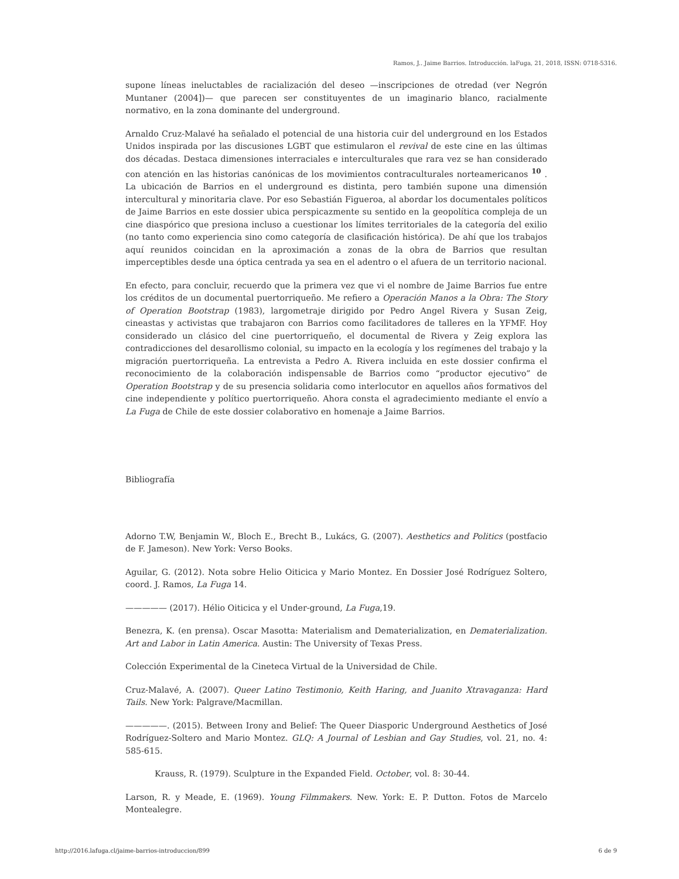Ramos, J.. Jaime Barrios. Introducción. laFuga, 21, 2018, ISSN: 0718-5316.
supone líneas ineluctables de racialización del deseo —inscripciones de otredad (ver Negrón Muntaner (2004])— que parecen ser constituyentes de un imaginario blanco, racialmente normativo, en la zona dominante del underground.
Arnaldo Cruz-Malavé ha señalado el potencial de una historia cuir del underground en los Estados Unidos inspirada por las discusiones LGBT que estimularon el revival de este cine en las últimas dos décadas. Destaca dimensiones interraciales e interculturales que rara vez se han considerado con atención en las historias canónicas de los movimientos contraculturales norteamericanos <sup>10</sup> . La ubicación de Barrios en el underground es distinta, pero también supone una dimensión intercultural y minoritaria clave. Por eso Sebastián Figueroa, al abordar los documentales políticos de Jaime Barrios en este dossier ubica perspicazmente su sentido en la geopolítica compleja de un cine diaspórico que presiona incluso a cuestionar los límites territoriales de la categoría del exilio (no tanto como experiencia sino como categoría de clasificación histórica). De ahí que los trabajos aquí reunidos coincidan en la aproximación a zonas de la obra de Barrios que resultan imperceptibles desde una óptica centrada ya sea en el adentro o el afuera de un territorio nacional.
En efecto, para concluir, recuerdo que la primera vez que vi el nombre de Jaime Barrios fue entre los créditos de un documental puertorriqueño. Me refiero a Operación Manos a la Obra: The Story of Operation Bootstrap (1983), largometraje dirigido por Pedro Angel Rivera y Susan Zeig, cineastas y activistas que trabajaron con Barrios como facilitadores de talleres en la YFMF. Hoy considerado un clásico del cine puertorriqueño, el documental de Rivera y Zeig explora las contradicciones del desarollismo colonial, su impacto en la ecología y los regímenes del trabajo y la migración puertorriqueña. La entrevista a Pedro A. Rivera incluida en este dossier confirma el reconocimiento de la colaboración indispensable de Barrios como “productor ejecutivo” de Operation Bootstrap y de su presencia solidaria como interlocutor en aquellos años formativos del cine independiente y político puertorriqueño. Ahora consta el agradecimiento mediante el envío a La Fuga de Chile de este dossier colaborativo en homenaje a Jaime Barrios.
Bibliografía
Adorno T.W, Benjamin W., Bloch E., Brecht B., Lukács, G. (2007). Aesthetics and Politics (postfacio de F. Jameson). New York: Verso Books.
Aguilar, G. (2012). Nota sobre Helio Oiticica y Mario Montez. En Dossier José Rodríguez Soltero, coord. J. Ramos, La Fuga 14.
————— (2017). Hélio Oiticica y el Under-ground, La Fuga,19.
Benezra, K. (en prensa). Oscar Masotta: Materialism and Dematerialization, en Dematerialization. Art and Labor in Latin America. Austin: The University of Texas Press.
Colección Experimental de la Cineteca Virtual de la Universidad de Chile.
Cruz-Malavé, A. (2007). Queer Latino Testimonio, Keith Haring, and Juanito Xtravaganza: Hard Tails. New York: Palgrave/Macmillan.
—————. (2015). Between Irony and Belief: The Queer Diasporic Underground Aesthetics of José Rodríguez-Soltero and Mario Montez. GLQ: A Journal of Lesbian and Gay Studies, vol. 21, no. 4: 585-615.
Krauss, R. (1979). Sculpture in the Expanded Field. October, vol. 8: 30-44.
Larson, R. y Meade, E. (1969). Young Filmmakers. New. York: E. P. Dutton. Fotos de Marcelo Montealegre.
http://2016.lafuga.cl/jaime-barrios-introduccion/899 6 de 9